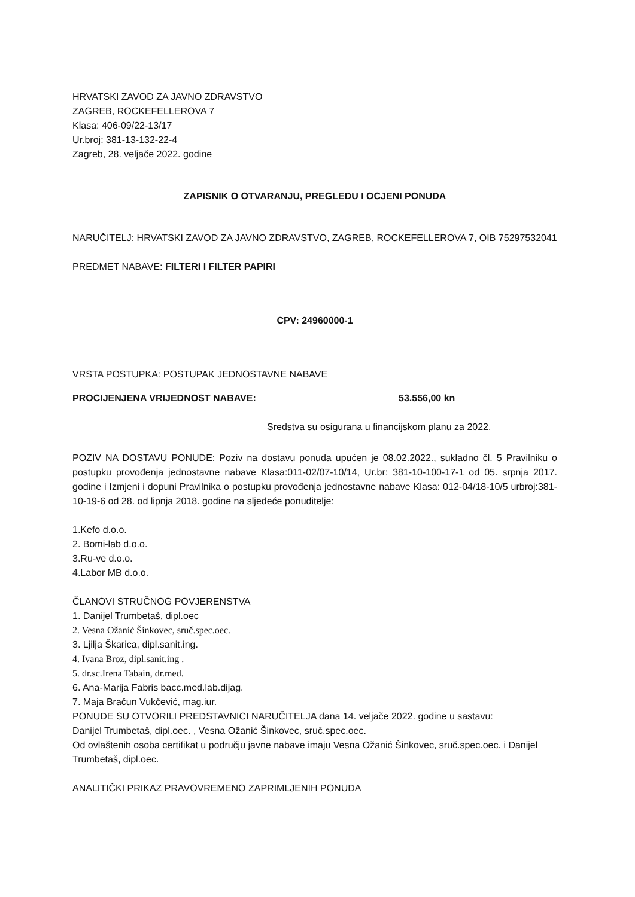HRVATSKI ZAVOD ZA JAVNO ZDRAVSTVO
ZAGREB, ROCKEFELLEROVA 7
Klasa: 406-09/22-13/17
Ur.broj: 381-13-132-22-4
Zagreb, 28. veljače 2022. godine
ZAPISNIK O OTVARANJU, PREGLEDU I OCJENI PONUDA
NARUČITELJ: HRVATSKI ZAVOD ZA JAVNO ZDRAVSTVO, ZAGREB, ROCKEFELLEROVA 7, OIB 75297532041
PREDMET NABAVE: FILTERI I FILTER PAPIRI
CPV: 24960000-1
VRSTA POSTUPKA: POSTUPAK JEDNOSTAVNE NABAVE
PROCIJENJENA VRIJEDNOST NABAVE: 53.556,00 kn
Sredstva su osigurana u financijskom planu za 2022.
POZIV NA DOSTAVU PONUDE: Poziv na dostavu ponuda upućen je 08.02.2022., sukladno čl. 5 Pravilniku o postupku provođenja jednostavne nabave Klasa:011-02/07-10/14, Ur.br: 381-10-100-17-1 od 05. srpnja 2017. godine i Izmjeni i dopuni Pravilnika o postupku provođenja jednostavne nabave Klasa: 012-04/18-10/5 urbroj:381-10-19-6 od 28. od lipnja 2018. godine na sljedeće ponuditelje:
1.Kefo d.o.o.
2. Bomi-lab d.o.o.
3.Ru-ve d.o.o.
4.Labor MB d.o.o.
ČLANOVI STRUČNOG POVJERENSTVA
1. Danijel Trumbetaš, dipl.oec
2. Vesna Ožanić Šinkovec, sruč.spec.oec.
3. Ljilja Škarica, dipl.sanit.ing.
4. Ivana Broz, dipl.sanit.ing .
5. dr.sc.Irena Tabain, dr.med.
6. Ana-Marija Fabris bacc.med.lab.dijag.
7. Maja Bračun Vukčević, mag.iur.
PONUDE SU OTVORILI PREDSTAVNICI NARUČITELJA dana 14. veljače 2022. godine u sastavu:
Danijel Trumbetaš, dipl.oec. , Vesna Ožanić Šinkovec, sruč.spec.oec.
Od ovlaštenih osoba certifikat u području javne nabave imaju Vesna Ožanić Šinkovec, sruč.spec.oec. i Danijel Trumbetaš, dipl.oec.
ANALITIČKI PRIKAZ PRAVOVREMENO ZAPRIMLJENIH PONUDA